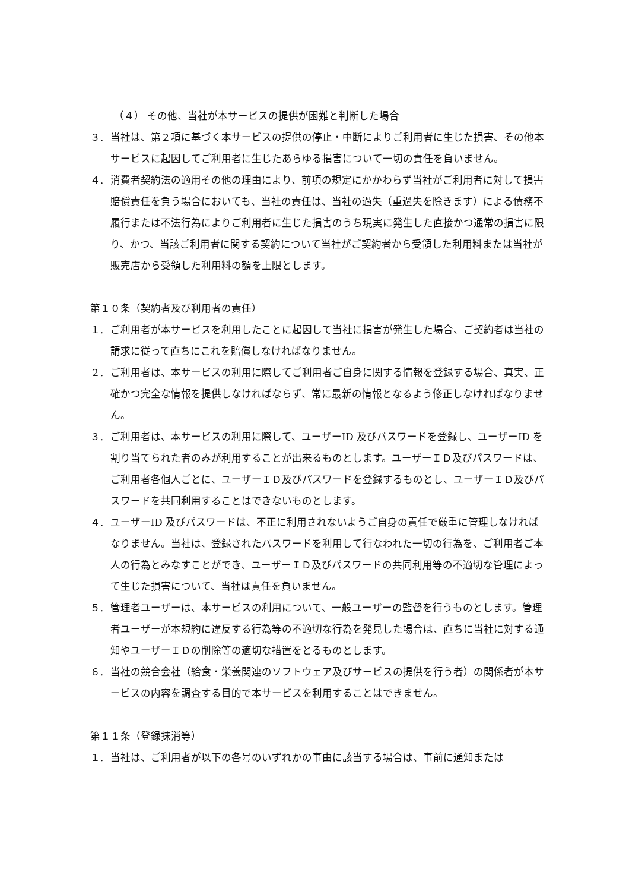（４） その他、当社が本サービスの提供が困難と判断した場合
３. 当社は、第２項に基づく本サービスの提供の停止・中断によりご利用者に生じた損害、その他本サービスに起因してご利用者に生じたあらゆる損害について一切の責任を負いません。
４. 消費者契約法の適用その他の理由により、前項の規定にかかわらず当社がご利用者に対して損害賠償責任を負う場合においても、当社の責任は、当社の過失（重過失を除きます）による債務不履行または不法行為によりご利用者に生じた損害のうち現実に発生した直接かつ通常の損害に限り、かつ、当該ご利用者に関する契約について当社がご契約者から受領した利用料または当社が販売店から受領した利用料の額を上限とします。
第１０条（契約者及び利用者の責任）
１. ご利用者が本サービスを利用したことに起因して当社に損害が発生した場合、ご契約者は当社の請求に従って直ちにこれを賠償しなければなりません。
２. ご利用者は、本サービスの利用に際してご利用者ご自身に関する情報を登録する場合、真実、正確かつ完全な情報を提供しなければならず、常に最新の情報となるよう修正しなければなりません。
３. ご利用者は、本サービスの利用に際して、ユーザーID 及びパスワードを登録し、ユーザーID を割り当てられた者のみが利用することが出来るものとします。ユーザーＩＤ及びパスワードは、ご利用者各個人ごとに、ユーザーＩＤ及びパスワードを登録するものとし、ユーザーＩＤ及びパスワードを共同利用することはできないものとします。
４. ユーザーID 及びパスワードは、不正に利用されないようご自身の責任で厳重に管理しなければなりません。当社は、登録されたパスワードを利用して行なわれた一切の行為を、ご利用者ご本人の行為とみなすことができ、ユーザーＩＤ及びパスワードの共同利用等の不適切な管理によって生じた損害について、当社は責任を負いません。
５. 管理者ユーザーは、本サービスの利用について、一般ユーザーの監督を行うものとします。管理者ユーザーが本規約に違反する行為等の不適切な行為を発見した場合は、直ちに当社に対する通知やユーザーＩＤの削除等の適切な措置をとるものとします。
６. 当社の競合会社（給食・栄養関連のソフトウェア及びサービスの提供を行う者）の関係者が本サービスの内容を調査する目的で本サービスを利用することはできません。
第１１条（登録抹消等）
１. 当社は、ご利用者が以下の各号のいずれかの事由に該当する場合は、事前に通知または